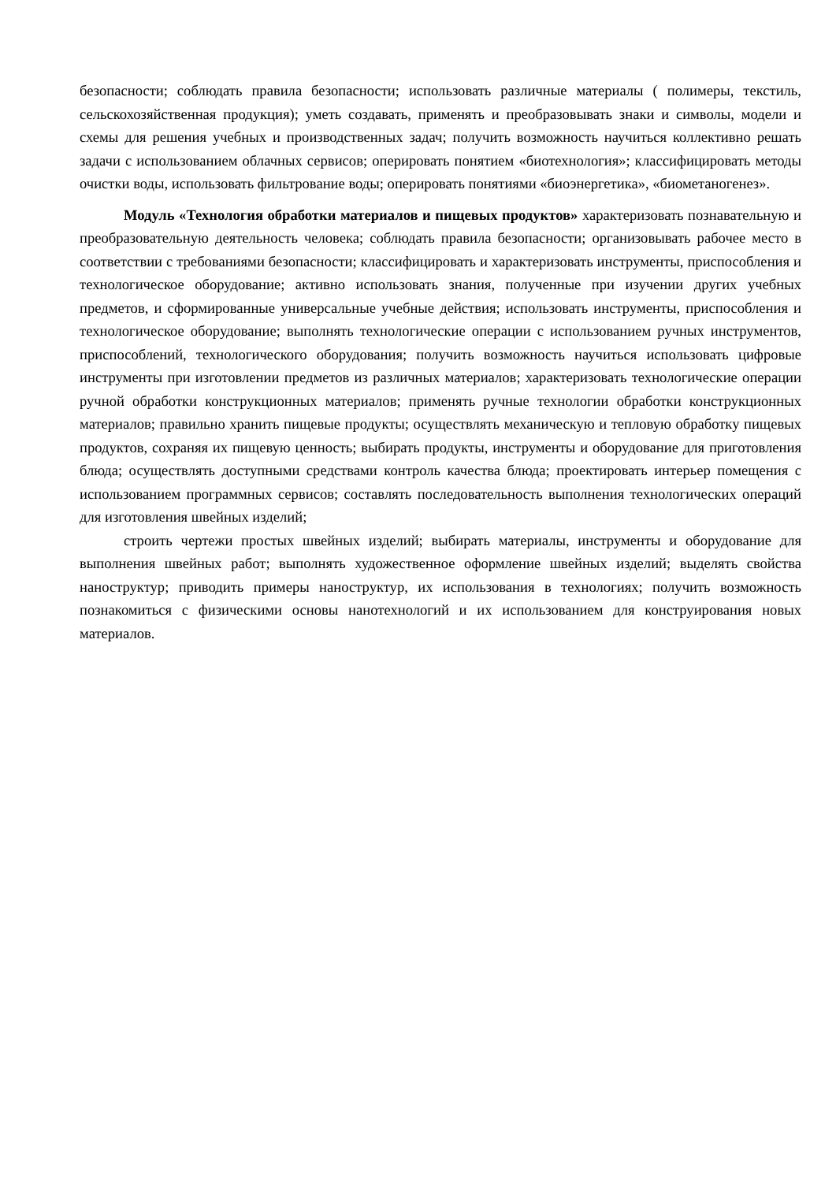безопасности; соблюдать правила безопасности; использовать различные материалы ( полимеры, текстиль, сельскохозяйственная продукция); уметь создавать, применять и преобразовывать знаки и символы, модели и схемы для решения учебных и производственных задач; получить возможность научиться коллективно решать задачи с использованием облачных сервисов; оперировать понятием «биотехнология»; классифицировать методы очистки воды, использовать фильтрование воды; оперировать понятиями «биоэнергетика», «биометаногенез».
Модуль «Технология обработки материалов и пищевых продуктов» характеризовать познавательную и преобразовательную деятельность человека; соблюдать правила безопасности; организовывать рабочее место в соответствии с требованиями безопасности; классифицировать и характеризовать инструменты, приспособления и технологическое оборудование; активно использовать знания, полученные при изучении других учебных предметов, и сформированные универсальные учебные действия; использовать инструменты, приспособления и технологическое оборудование; выполнять технологические операции с использованием ручных инструментов, приспособлений, технологического оборудования; получить возможность научиться использовать цифровые инструменты при изготовлении предметов из различных материалов; характеризовать технологические операции ручной обработки конструкционных материалов; применять ручные технологии обработки конструкционных материалов; правильно хранить пищевые продукты; осуществлять механическую и тепловую обработку пищевых продуктов, сохраняя их пищевую ценность; выбирать продукты, инструменты и оборудование для приготовления блюда; осуществлять доступными средствами контроль качества блюда; проектировать интерьер помещения с использованием программных сервисов; составлять последовательность выполнения технологических операций для изготовления швейных изделий;
строить чертежи простых швейных изделий; выбирать материалы, инструменты и оборудование для выполнения швейных работ; выполнять художественное оформление швейных изделий; выделять свойства наноструктур; приводить примеры наноструктур, их использования в технологиях; получить возможность познакомиться с физическими основы нанотехнологий и их использованием для конструирования новых материалов.